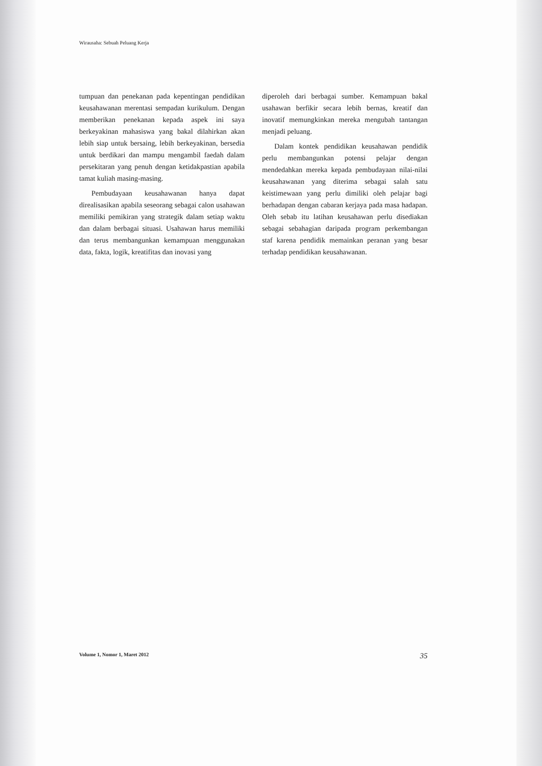Wirausaha: Sebuah Peluang Kerja
tumpuan dan penekanan pada kepentingan pendidikan keusahawanan merentasi sempadan kurikulum. Dengan memberikan penekanan kepada aspek ini saya berkeyakinan mahasiswa yang bakal dilahirkan akan lebih siap untuk bersaing, lebih berkeyakinan, bersedia untuk berdikari dan mampu mengambil faedah dalam persekitaran yang penuh dengan ketidakpastian apabila tamat kuliah masing-masing.
Pembudayaan keusahawanan hanya dapat direalisasikan apabila seseorang sebagai calon usahawan memiliki pemikiran yang strategik dalam setiap waktu dan dalam berbagai situasi. Usahawan harus memiliki dan terus membangunkan kemampuan menggunakan data, fakta, logik, kreatifitas dan inovasi yang
diperoleh dari berbagai sumber. Kemampuan bakal usahawan berfikir secara lebih bernas, kreatif dan inovatif memungkinkan mereka mengubah tantangan menjadi peluang.
Dalam kontek pendidikan keusahawan pendidik perlu membangunkan potensi pelajar dengan mendedahkan mereka kepada pembudayaan nilai-nilai keusahawanan yang diterima sebagai salah satu keistimewaan yang perlu dimiliki oleh pelajar bagi berhadapan dengan cabaran kerjaya pada masa hadapan. Oleh sebab itu latihan keusahawan perlu disediakan sebagai sebahagian daripada program perkembangan staf karena pendidik memainkan peranan yang besar terhadap pendidikan keusahawanan.
Volume 1, Nomor 1, Maret 2012 35